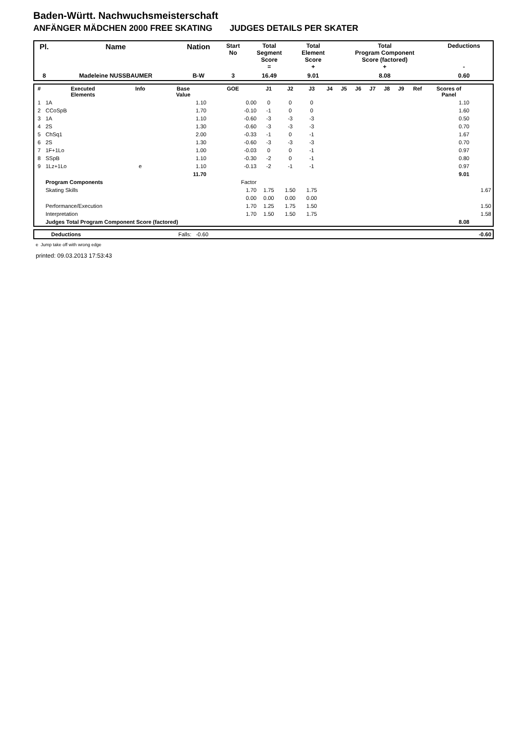Baden-Württ. Nachwuchsmeisterschaft
ANFÄNGER MÄDCHEN 2000 FREE SKATING JUDGES DETAILS PER SKATER
| Pl. | Name | Nation | Start No | Total Segment Score = | Total Element Score + | Total Program Component Score (factored) + | Deductions - |
| --- | --- | --- | --- | --- | --- | --- | --- |
| 8 | Madeleine NUSSBAUMER | B-W | 3 | 16.49 | 9.01 | 8.08 | 0.60 |
| # | Executed Elements | Info | Base Value | GOE | J1 | J2 | J3 | J4 | J5 | J6 | J7 | J8 | J9 | Ref | Scores of Panel | |
| --- | --- | --- | --- | --- | --- | --- | --- | --- | --- | --- | --- | --- | --- | --- | --- | --- |
| 1 | 1A | | 1.10 | 0.00 | 0 | 0 | 0 | | | | | | | | 1.10 | |
| 2 | CCoSpB | | 1.70 | -0.10 | -1 | 0 | 0 | | | | | | | | 1.60 | |
| 3 | 1A | | 1.10 | -0.60 | -3 | -3 | -3 | | | | | | | | 0.50 | |
| 4 | 2S | | 1.30 | -0.60 | -3 | -3 | -3 | | | | | | | | 0.70 | |
| 5 | ChSq1 | | 2.00 | -0.33 | -1 | 0 | -1 | | | | | | | | 1.67 | |
| 6 | 2S | | 1.30 | -0.60 | -3 | -3 | -3 | | | | | | | | 0.70 | |
| 7 | 1F+1Lo | | 1.00 | -0.03 | 0 | 0 | -1 | | | | | | | | 0.97 | |
| 8 | SSpB | | 1.10 | -0.30 | -2 | 0 | -1 | | | | | | | | 0.80 | |
| 9 | 1Lz+1Lo | e | 1.10 | -0.13 | -2 | -1 | -1 | | | | | | | | 0.97 | |
| | | | 11.70 | | | | | | | | | | | | 9.01 | |
| | Program Components | | | Factor | | | | | | | | | | | | |
| | Skating Skills | | | 1.70 | 1.75 | 1.50 | 1.75 | | | | | | | | | 1.67 |
| | | | | 0.00 | 0.00 | 0.00 | 0.00 | | | | | | | | | |
| | Performance/Execution | | | 1.70 | 1.25 | 1.75 | 1.50 | | | | | | | | | 1.50 |
| | Interpretation | | | 1.70 | 1.50 | 1.50 | 1.75 | | | | | | | | | 1.58 |
| | Judges Total Program Component Score (factored) | | | | | | | | | | | | | | 8.08 | |
| | Deductions | Falls: -0.60 | -0.60 |
e Jump take off with wrong edge
printed: 09.03.2013 17:53:43